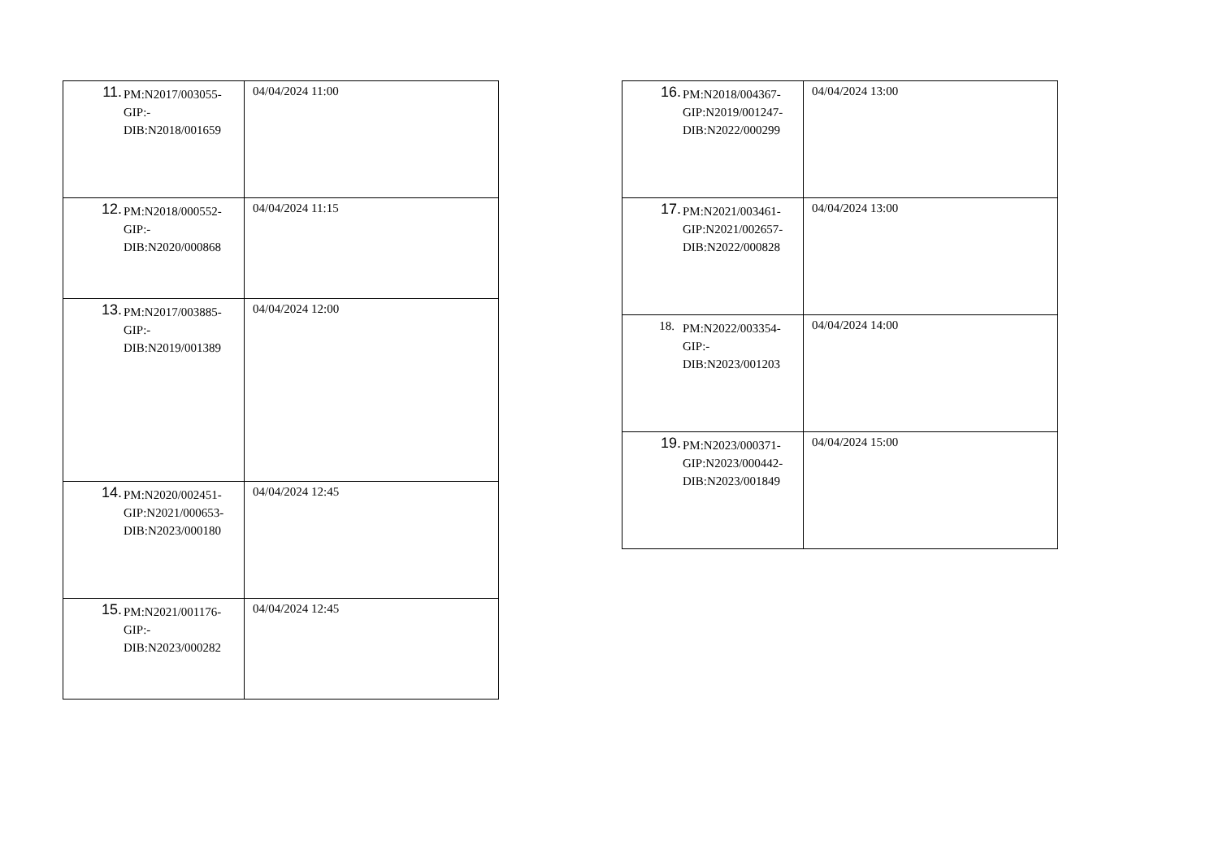| 11. PM:N2017/003055- GIP:- DIB:N2018/001659 | 04/04/2024 11:00 |
| 12. PM:N2018/000552- GIP:- DIB:N2020/000868 | 04/04/2024 11:15 |
| 13. PM:N2017/003885- GIP:- DIB:N2019/001389 | 04/04/2024 12:00 |
| 14. PM:N2020/002451- GIP:N2021/000653- DIB:N2023/000180 | 04/04/2024 12:45 |
| 15. PM:N2021/001176- GIP:- DIB:N2023/000282 | 04/04/2024 12:45 |
| 16. PM:N2018/004367- GIP:N2019/001247- DIB:N2022/000299 | 04/04/2024 13:00 |
| 17. PM:N2021/003461- GIP:N2021/002657- DIB:N2022/000828 | 04/04/2024 13:00 |
| 18. PM:N2022/003354- GIP:- DIB:N2023/001203 | 04/04/2024 14:00 |
| 19. PM:N2023/000371- GIP:N2023/000442- DIB:N2023/001849 | 04/04/2024 15:00 |